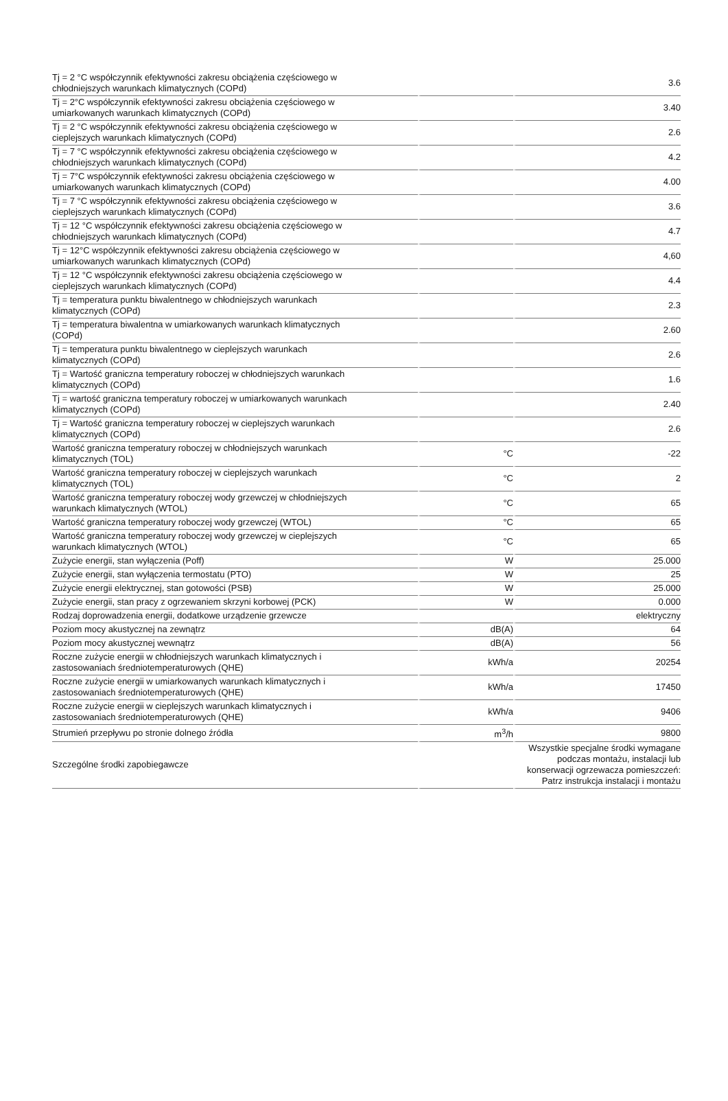| Tj = 2 °C współczynnik efektywności zakresu obciążenia częściowego w chłodniejszych warunkach klimatycznych (COPd) | | 3.6 |
| Tj = 2°C współczynnik efektywności zakresu obciążenia częściowego w umiarkowanych warunkach klimatycznych (COPd) | | 3.40 |
| Tj = 2 °C współczynnik efektywności zakresu obciążenia częściowego w cieplejszych warunkach klimatycznych (COPd) | | 2.6 |
| Tj = 7 °C współczynnik efektywności zakresu obciążenia częściowego w chłodniejszych warunkach klimatycznych (COPd) | | 4.2 |
| Tj = 7°C współczynnik efektywności zakresu obciążenia częściowego w umiarkowanych warunkach klimatycznych (COPd) | | 4.00 |
| Tj = 7 °C współczynnik efektywności zakresu obciążenia częściowego w cieplejszych warunkach klimatycznych (COPd) | | 3.6 |
| Tj = 12 °C współczynnik efektywności zakresu obciążenia częściowego w chłodniejszych warunkach klimatycznych (COPd) | | 4.7 |
| Tj = 12°C współczynnik efektywności zakresu obciążenia częściowego w umiarkowanych warunkach klimatycznych (COPd) | | 4,60 |
| Tj = 12 °C współczynnik efektywności zakresu obciążenia częściowego w cieplejszych warunkach klimatycznych (COPd) | | 4.4 |
| Tj = temperatura punktu biwalentnego w chłodniejszych warunkach klimatycznych (COPd) | | 2.3 |
| Tj = temperatura biwalentna w umiarkowanych warunkach klimatycznych (COPd) | | 2.60 |
| Tj = temperatura punktu biwalentnego w cieplejszych warunkach klimatycznych (COPd) | | 2.6 |
| Tj = Wartość graniczna temperatury roboczej w chłodniejszych warunkach klimatycznych (COPd) | | 1.6 |
| Tj = wartość graniczna temperatury roboczej w umiarkowanych warunkach klimatycznych (COPd) | | 2.40 |
| Tj = Wartość graniczna temperatury roboczej w cieplejszych warunkach klimatycznych (COPd) | | 2.6 |
| Wartość graniczna temperatury roboczej w chłodniejszych warunkach klimatycznych (TOL) | °C | -22 |
| Wartość graniczna temperatury roboczej w cieplejszych warunkach klimatycznych (TOL) | °C | 2 |
| Wartość graniczna temperatury roboczej wody grzewczej w chłodniejszych warunkach klimatycznych (WTOL) | °C | 65 |
| Wartość graniczna temperatury roboczej wody grzewczej (WTOL) | °C | 65 |
| Wartość graniczna temperatury roboczej wody grzewczej w cieplejszych warunkach klimatycznych (WTOL) | °C | 65 |
| Zużycie energii, stan wyłączenia (Poff) | W | 25.000 |
| Zużycie energii, stan wyłączenia termostatu (PTO) | W | 25 |
| Zużycie energii elektrycznej, stan gotowości (PSB) | W | 25.000 |
| Zużycie energii, stan pracy z ogrzewaniem skrzyni korbowej (PCK) | W | 0.000 |
| Rodzaj doprowadzenia energii, dodatkowe urządzenie grzewcze | | elektryczny |
| Poziom mocy akustycznej na zewnątrz | dB(A) | 64 |
| Poziom mocy akustycznej wewnątrz | dB(A) | 56 |
| Roczne zużycie energii w chłodniejszych warunkach klimatycznych i zastosowaniach średniotemperaturowych (QHE) | kWh/a | 20254 |
| Roczne zużycie energii w umiarkowanych warunkach klimatycznych i zastosowaniach średniotemperaturowych (QHE) | kWh/a | 17450 |
| Roczne zużycie energii w cieplejszych warunkach klimatycznych i zastosowaniach średniotemperaturowych (QHE) | kWh/a | 9406 |
| Strumień przepływu po stronie dolnego źródła | m<sup>3</sup>/h | 9800 |
| Szczególne środki zapobiegawcze | | Wszystkie specjalne środki wymagane podczas montażu, instalacji lub konserwacji ogrzewacza pomieszczeń: Patrz instrukcja instalacji i montażu |